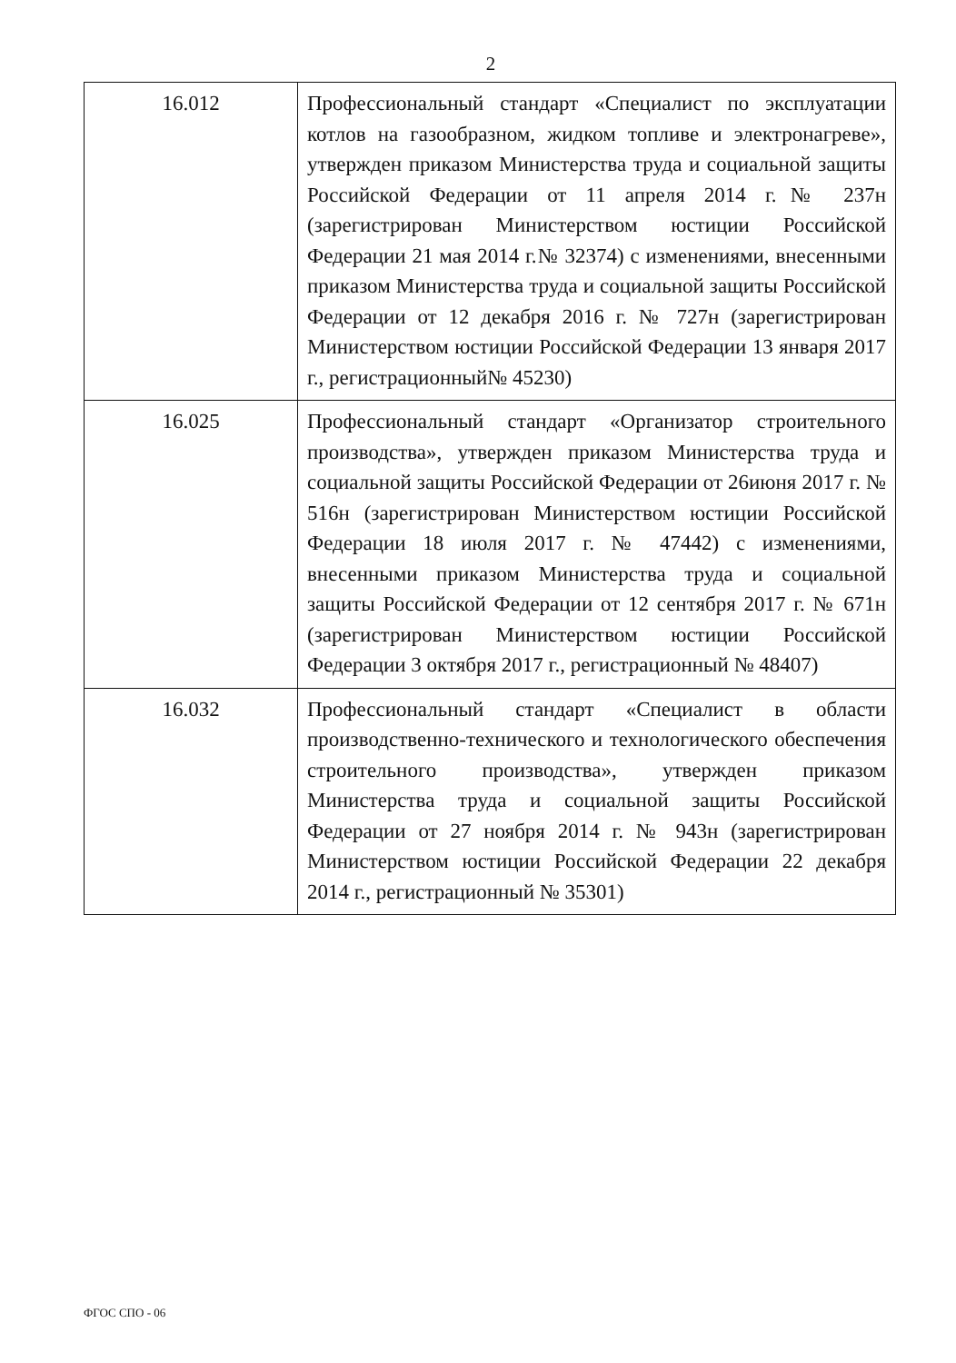2
| 16.012 | Профессиональный стандарт «Специалист по эксплуатации котлов на газообразном, жидком топливе и электронагреве», утвержден приказом Министерства труда и социальной защиты Российской Федерации от 11 апреля 2014 г.№ 237н (зарегистрирован Министерством юстиции Российской Федерации 21 мая 2014 г.№ 32374) с изменениями, внесенными приказом Министерства труда и социальной защиты Российской Федерации от 12 декабря 2016 г. № 727н (зарегистрирован Министерством юстиции Российской Федерации 13 января 2017 г., регистрационный№ 45230) |
| 16.025 | Профессиональный стандарт «Организатор строительного производства», утвержден приказом Министерства труда и социальной защиты Российской Федерации от 26июня 2017 г. № 516н (зарегистрирован Министерством юстиции Российской Федерации 18 июля 2017 г. № 47442) с изменениями, внесенными приказом Министерства труда и социальной защиты Российской Федерации от 12 сентября 2017 г. № 671н (зарегистрирован Министерством юстиции Российской Федерации 3 октября 2017 г., регистрационный № 48407) |
| 16.032 | Профессиональный стандарт «Специалист в области производственно-технического и технологического обеспечения строительного производства», утвержден приказом Министерства труда и социальной защиты Российской Федерации от 27 ноября 2014 г. № 943н (зарегистрирован Министерством юстиции Российской Федерации 22 декабря 2014 г., регистрационный № 35301) |
ФГОС СПО - 06